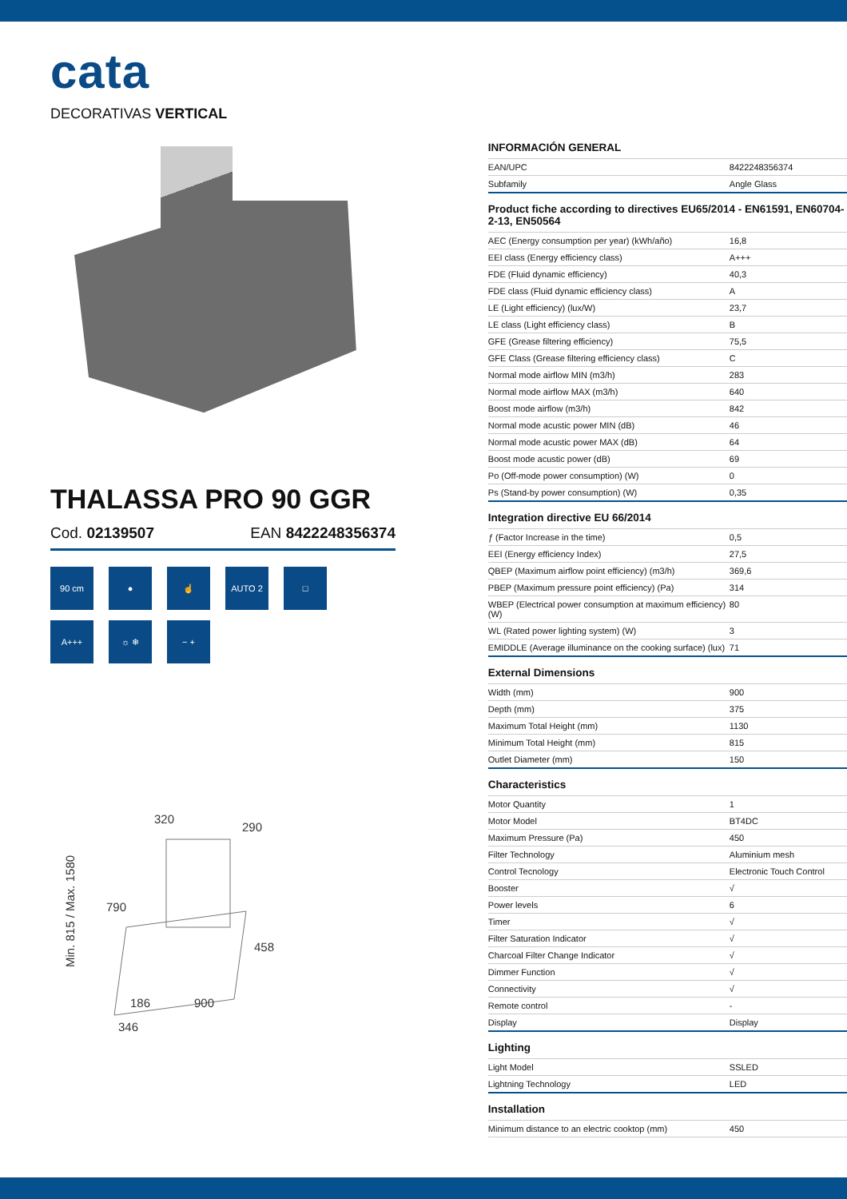cata
DECORATIVAS VERTICAL
THALASSA PRO 90 GGR
Cod. 02139507 EAN 8422248356374
90 cm
●
☝
AUTO 2
□
A+++
☼ ❄
− +
320
290
790
458
900
186
346
Min. 815 / Max. 1580
INFORMACIÓN GENERAL
| EAN/UPC | 8422248356374 |
| Subfamily | Angle Glass |
Product fiche according to directives EU65/2014 - EN61591, EN60704-2-13, EN50564
| AEC (Energy consumption per year) (kWh/año) | 16,8 |
| EEI class (Energy efficiency class) | A+++ |
| FDE (Fluid dynamic efficiency) | 40,3 |
| FDE class (Fluid dynamic efficiency class) | A |
| LE (Light efficiency) (lux/W) | 23,7 |
| LE class (Light efficiency class) | B |
| GFE (Grease filtering efficiency) | 75,5 |
| GFE Class (Grease filtering efficiency class) | C |
| Normal mode airflow MIN (m3/h) | 283 |
| Normal mode airflow MAX (m3/h) | 640 |
| Boost mode airflow (m3/h) | 842 |
| Normal mode acustic power MIN (dB) | 46 |
| Normal mode acustic power MAX (dB) | 64 |
| Boost mode acustic power (dB) | 69 |
| Po (Off-mode power consumption) (W) | 0 |
| Ps (Stand-by power consumption) (W) | 0,35 |
Integration directive EU 66/2014
| ƒ (Factor Increase in the time) | 0,5 |
| EEI (Energy efficiency Index) | 27,5 |
| QBEP (Maximum airflow point efficiency) (m3/h) | 369,6 |
| PBEP (Maximum pressure point efficiency) (Pa) | 314 |
| WBEP (Electrical power consumption at maximum efficiency) (W) | 80 |
| WL (Rated power lighting system) (W) | 3 |
| EMIDDLE (Average illuminance on the cooking surface) (lux) | 71 |
External Dimensions
| Width (mm) | 900 |
| Depth (mm) | 375 |
| Maximum Total Height (mm) | 1130 |
| Minimum Total Height (mm) | 815 |
| Outlet Diameter (mm) | 150 |
Characteristics
| Motor Quantity | 1 |
| Motor Model | BT4DC |
| Maximum Pressure (Pa) | 450 |
| Filter Technology | Aluminium mesh |
| Control Tecnology | Electronic Touch Control |
| Booster | √ |
| Power levels | 6 |
| Timer | √ |
| Filter Saturation Indicator | √ |
| Charcoal Filter Change Indicator | √ |
| Dimmer Function | √ |
| Connectivity | √ |
| Remote control | - |
| Display | Display |
Lighting
| Light Model | SSLED |
| Lightning Technology | LED |
Installation
| Minimum distance to an electric cooktop (mm) | 450 |